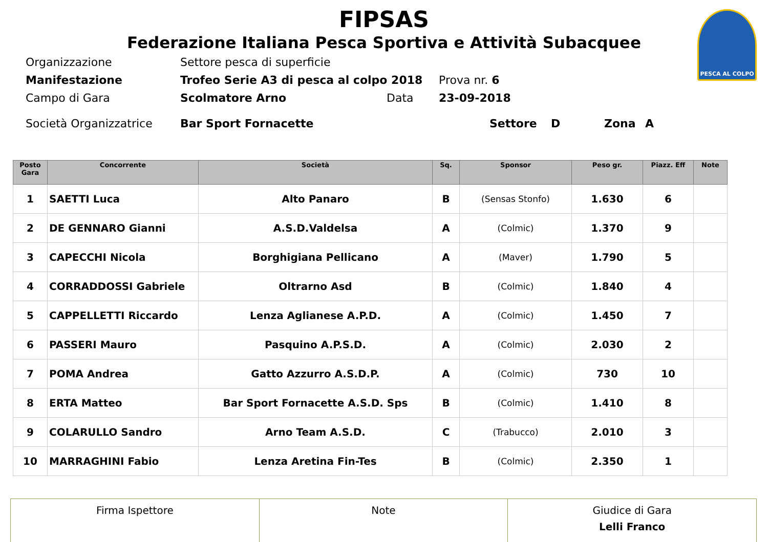PESCA AL COLPO
FIPSAS
Federazione Italiana Pesca Sportiva e Attività Subacquee
Organizzazione Settore pesca di superficie
Manifestazione Trofeo Serie A3 di pesca al colpo 2018 Prova nr. 6
Campo di Gara Scolmatore Arno Data 23-09-2018
Società Organizzatrice Bar Sport Fornacette Settore D Zona A
| Posto Gara | Concorrente | Società | Sq. | Sponsor | Peso gr. | Piazz. Eff | Note |
| --- | --- | --- | --- | --- | --- | --- | --- |
| 1 | SAETTI Luca | Alto Panaro | B | (Sensas Stonfo) | 1.630 | 6 | |
| 2 | DE GENNARO Gianni | A.S.D.Valdelsa | A | (Colmic) | 1.370 | 9 | |
| 3 | CAPECCHI Nicola | Borghigiana Pellicano | A | (Maver) | 1.790 | 5 | |
| 4 | CORRADDOSSI Gabriele | Oltrarno Asd | B | (Colmic) | 1.840 | 4 | |
| 5 | CAPPELLETTI Riccardo | Lenza Aglianese A.P.D. | A | (Colmic) | 1.450 | 7 | |
| 6 | PASSERI Mauro | Pasquino A.P.S.D. | A | (Colmic) | 2.030 | 2 | |
| 7 | POMA Andrea | Gatto Azzurro A.S.D.P. | A | (Colmic) | 730 | 10 | |
| 8 | ERTA Matteo | Bar Sport Fornacette A.S.D. Sps | B | (Colmic) | 1.410 | 8 | |
| 9 | COLARULLO Sandro | Arno Team A.S.D. | C | (Trabucco) | 2.010 | 3 | |
| 10 | MARRAGHINI Fabio | Lenza Aretina Fin-Tes | B | (Colmic) | 2.350 | 1 | |
| Firma Ispettore | Note | Giudice di Gara Lelli Franco |